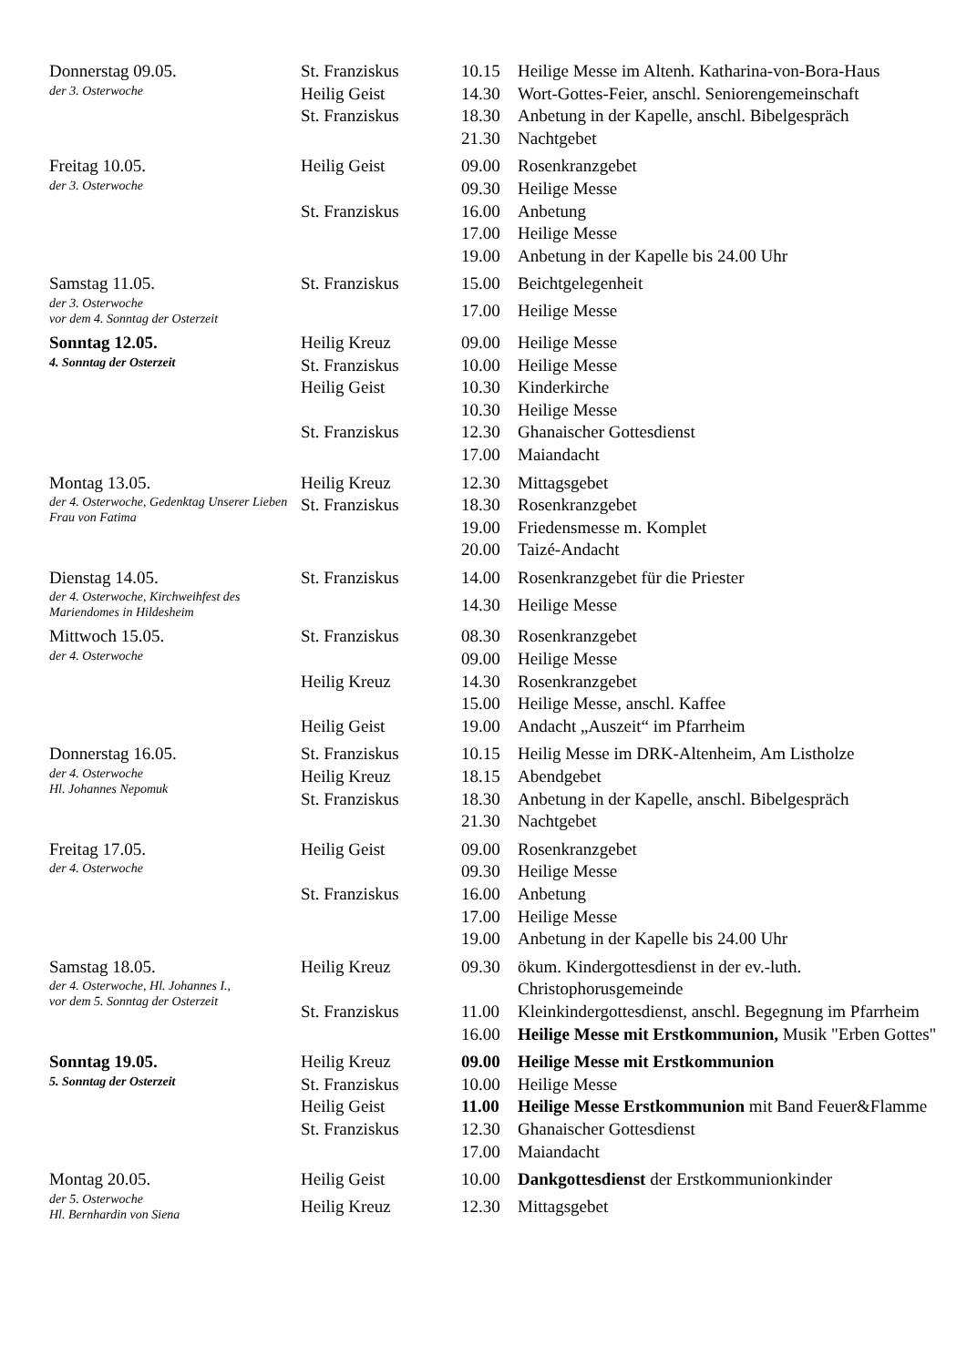| Donnerstag 09.05. der 3. Osterwoche | St. Franziskus | 10.15 | Heilige Messe im Altenh. Katharina-von-Bora-Haus |
| | Heilig Geist | 14.30 | Wort-Gottes-Feier, anschl. Seniorengemeinschaft |
| | St. Franziskus | 18.30 | Anbetung in der Kapelle, anschl. Bibelgespräch |
| | | 21.30 | Nachtgebet |
| Freitag 10.05. der 3. Osterwoche | Heilig Geist | 09.00 | Rosenkranzgebet |
| | | 09.30 | Heilige Messe |
| | St. Franziskus | 16.00 | Anbetung |
| | | 17.00 | Heilige Messe |
| | | 19.00 | Anbetung in der Kapelle bis 24.00 Uhr |
| Samstag 11.05. der 3. Osterwoche vor dem 4. Sonntag der Osterzeit | St. Franziskus | 15.00 | Beichtgelegenheit |
| | | 17.00 | Heilige Messe |
| Sonntag 12.05. 4. Sonntag der Osterzeit | Heilig Kreuz | 09.00 | Heilige Messe |
| | St. Franziskus | 10.00 | Heilige Messe |
| | Heilig Geist | 10.30 | Kinderkirche |
| | | 10.30 | Heilige Messe |
| | St. Franziskus | 12.30 | Ghanaischer Gottesdienst |
| | | 17.00 | Maiandacht |
| Montag 13.05. der 4. Osterwoche, Gedenktag Unserer Lieben Frau von Fatima | Heilig Kreuz | 12.30 | Mittagsgebet |
| | St. Franziskus | 18.30 | Rosenkranzgebet |
| | | 19.00 | Friedensmesse m. Komplet |
| | | 20.00 | Taizé-Andacht |
| Dienstag 14.05. der 4. Osterwoche, Kirchweihfest des Mariendomes in Hildesheim | St. Franziskus | 14.00 | Rosenkranzgebet für die Priester |
| | | 14.30 | Heilige Messe |
| Mittwoch 15.05. der 4. Osterwoche | St. Franziskus | 08.30 | Rosenkranzgebet |
| | | 09.00 | Heilige Messe |
| | Heilig Kreuz | 14.30 | Rosenkranzgebet |
| | | 15.00 | Heilige Messe, anschl. Kaffee |
| | Heilig Geist | 19.00 | Andacht „Auszeit“ im Pfarrheim |
| Donnerstag 16.05. der 4. Osterwoche Hl. Johannes Nepomuk | St. Franziskus | 10.15 | Heilig Messe im DRK-Altenheim, Am Listholze |
| | Heilig Kreuz | 18.15 | Abendgebet |
| | St. Franziskus | 18.30 | Anbetung in der Kapelle, anschl. Bibelgespräch |
| | | 21.30 | Nachtgebet |
| Freitag 17.05. der 4. Osterwoche | Heilig Geist | 09.00 | Rosenkranzgebet |
| | | 09.30 | Heilige Messe |
| | St. Franziskus | 16.00 | Anbetung |
| | | 17.00 | Heilige Messe |
| | | 19.00 | Anbetung in der Kapelle bis 24.00 Uhr |
| Samstag 18.05. der 4. Osterwoche, Hl. Johannes I., vor dem 5. Sonntag der Osterzeit | Heilig Kreuz | 09.30 | ökum. Kindergottesdienst in der ev.-luth. Christophorusgemeinde |
| | St. Franziskus | 11.00 | Kleinkindergottesdienst, anschl. Begegnung im Pfarrheim |
| | | 16.00 | Heilige Messe mit Erstkommunion, Musik "Erben Gottes" |
| Sonntag 19.05. 5. Sonntag der Osterzeit | Heilig Kreuz | 09.00 | Heilige Messe mit Erstkommunion |
| | St. Franziskus | 10.00 | Heilige Messe |
| | Heilig Geist | 11.00 | Heilige Messe Erstkommunion mit Band Feuer&Flamme |
| | St. Franziskus | 12.30 | Ghanaischer Gottesdienst |
| | | 17.00 | Maiandacht |
| Montag 20.05. der 5. Osterwoche Hl. Bernhardin von Siena | Heilig Geist | 10.00 | Dankgottesdienst der Erstkommunionkinder |
| | Heilig Kreuz | 12.30 | Mittagsgebet |